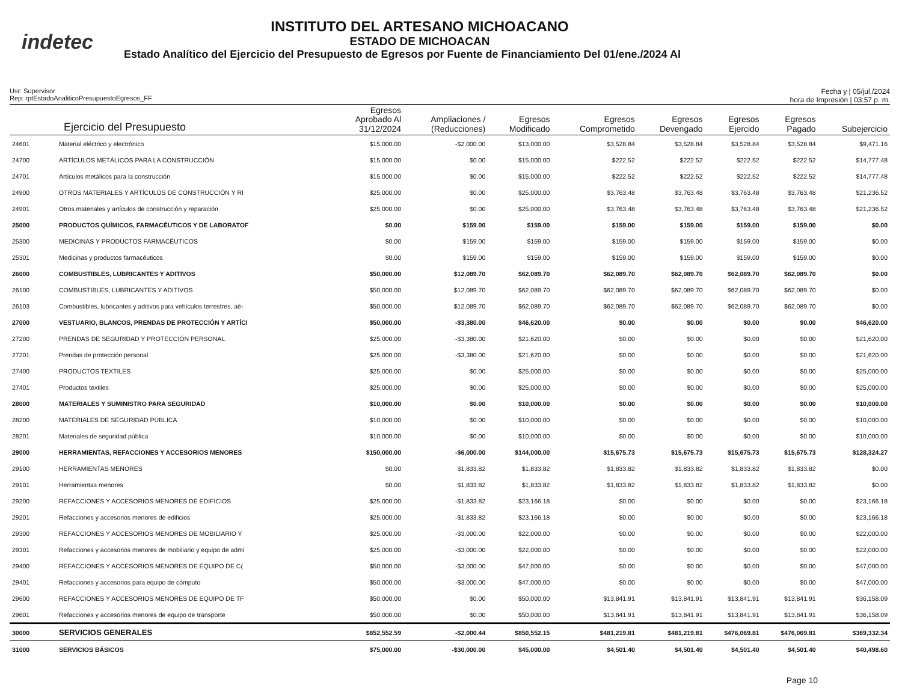indetec
INSTITUTO DEL ARTESANO MICHOACANO
ESTADO DE MICHOACAN
Estado Analítico del Ejercicio del Presupuesto de Egresos por Fuente de Financiamiento Del 01/ene./2024 Al
Usr: Supervisor
Rep: rptEstadoAnaliticoPresupuestoEgresos_FF
Fecha y | 05/jul./2024
hora de Impresión | 03:57 p. m.
| Ejercicio del Presupuesto | | Egresos Aprobado Al 31/12/2024 | Ampliaciones / (Reducciones) | Egresos Modificado | Egresos Comprometido | Egresos Devengado | Egresos Ejercido | Egresos Pagado | Subejercicio |
| --- | --- | --- | --- | --- | --- | --- | --- | --- | --- |
| 24601 | Material eléctrico y electrónico | $15,000.00 | -$2,000.00 | $13,000.00 | $3,528.84 | $3,528.84 | $3,528.84 | $3,528.84 | $9,471.16 |
| 24700 | ARTÍCULOS METÁLICOS PARA LA CONSTRUCCIÓN | $15,000.00 | $0.00 | $15,000.00 | $222.52 | $222.52 | $222.52 | $222.52 | $14,777.48 |
| 24701 | Artículos metálicos para la construcción | $15,000.00 | $0.00 | $15,000.00 | $222.52 | $222.52 | $222.52 | $222.52 | $14,777.48 |
| 24900 | OTROS MATERIALES Y ARTÍCULOS DE CONSTRUCCIÓN Y RI | $25,000.00 | $0.00 | $25,000.00 | $3,763.48 | $3,763.48 | $3,763.48 | $3,763.48 | $21,236.52 |
| 24901 | Otros materiales y artículos de construcción y reparación | $25,000.00 | $0.00 | $25,000.00 | $3,763.48 | $3,763.48 | $3,763.48 | $3,763.48 | $21,236.52 |
| 25000 | PRODUCTOS QUÍMICOS, FARMACÉUTICOS Y DE LABORATOF | $0.00 | $159.00 | $159.00 | $159.00 | $159.00 | $159.00 | $159.00 | $0.00 |
| 25300 | MEDICINAS Y PRODUCTOS FARMACÉUTICOS | $0.00 | $159.00 | $159.00 | $159.00 | $159.00 | $159.00 | $159.00 | $0.00 |
| 25301 | Medicinas y productos farmacéuticos | $0.00 | $159.00 | $159.00 | $159.00 | $159.00 | $159.00 | $159.00 | $0.00 |
| 26000 | COMBUSTIBLES, LUBRICANTES Y ADITIVOS | $50,000.00 | $12,089.70 | $62,089.70 | $62,089.70 | $62,089.70 | $62,089.70 | $62,089.70 | $0.00 |
| 26100 | COMBUSTIBLES, LUBRICANTES Y ADITIVOS | $50,000.00 | $12,089.70 | $62,089.70 | $62,089.70 | $62,089.70 | $62,089.70 | $62,089.70 | $0.00 |
| 26103 | Combustibles, lubricantes y aditivos para vehículos terrestres, aéı | $50,000.00 | $12,089.70 | $62,089.70 | $62,089.70 | $62,089.70 | $62,089.70 | $62,089.70 | $0.00 |
| 27000 | VESTUARIO, BLANCOS, PRENDAS DE PROTECCIÓN Y ARTÍCI | $50,000.00 | -$3,380.00 | $46,620.00 | $0.00 | $0.00 | $0.00 | $0.00 | $46,620.00 |
| 27200 | PRENDAS DE SEGURIDAD Y PROTECCIÓN PERSONAL | $25,000.00 | -$3,380.00 | $21,620.00 | $0.00 | $0.00 | $0.00 | $0.00 | $21,620.00 |
| 27201 | Prendas de protección personal | $25,000.00 | -$3,380.00 | $21,620.00 | $0.00 | $0.00 | $0.00 | $0.00 | $21,620.00 |
| 27400 | PRODUCTOS TEXTILES | $25,000.00 | $0.00 | $25,000.00 | $0.00 | $0.00 | $0.00 | $0.00 | $25,000.00 |
| 27401 | Productos textiles | $25,000.00 | $0.00 | $25,000.00 | $0.00 | $0.00 | $0.00 | $0.00 | $25,000.00 |
| 28000 | MATERIALES Y SUMINISTRO PARA SEGURIDAD | $10,000.00 | $0.00 | $10,000.00 | $0.00 | $0.00 | $0.00 | $0.00 | $10,000.00 |
| 28200 | MATERIALES DE SEGURIDAD PÚBLICA | $10,000.00 | $0.00 | $10,000.00 | $0.00 | $0.00 | $0.00 | $0.00 | $10,000.00 |
| 28201 | Materiales de seguridad pública | $10,000.00 | $0.00 | $10,000.00 | $0.00 | $0.00 | $0.00 | $0.00 | $10,000.00 |
| 29000 | HERRAMIENTAS, REFACCIONES Y ACCESORIOS MENORES | $150,000.00 | -$6,000.00 | $144,000.00 | $15,675.73 | $15,675.73 | $15,675.73 | $15,675.73 | $128,324.27 |
| 29100 | HERRAMIENTAS MENORES | $0.00 | $1,833.82 | $1,833.82 | $1,833.82 | $1,833.82 | $1,833.82 | $1,833.82 | $0.00 |
| 29101 | Herramientas menores | $0.00 | $1,833.82 | $1,833.82 | $1,833.82 | $1,833.82 | $1,833.82 | $1,833.82 | $0.00 |
| 29200 | REFACCIONES Y ACCESORIOS MENORES DE EDIFICIOS | $25,000.00 | -$1,833.82 | $23,166.18 | $0.00 | $0.00 | $0.00 | $0.00 | $23,166.18 |
| 29201 | Refacciones y accesorios menores de edificios | $25,000.00 | -$1,833.82 | $23,166.18 | $0.00 | $0.00 | $0.00 | $0.00 | $23,166.18 |
| 29300 | REFACCIONES Y ACCESORIOS MENORES DE MOBILIARIO Y | $25,000.00 | -$3,000.00 | $22,000.00 | $0.00 | $0.00 | $0.00 | $0.00 | $22,000.00 |
| 29301 | Refacciones y accesorios menores de mobiliario y equipo de admi | $25,000.00 | -$3,000.00 | $22,000.00 | $0.00 | $0.00 | $0.00 | $0.00 | $22,000.00 |
| 29400 | REFACCIONES Y ACCESORIOS MENORES DE EQUIPO DE C( | $50,000.00 | -$3,000.00 | $47,000.00 | $0.00 | $0.00 | $0.00 | $0.00 | $47,000.00 |
| 29401 | Refacciones y accesorios para equipo de cómputo | $50,000.00 | -$3,000.00 | $47,000.00 | $0.00 | $0.00 | $0.00 | $0.00 | $47,000.00 |
| 29600 | REFACCIONES Y ACCESORIOS MENORES DE EQUIPO DE TF | $50,000.00 | $0.00 | $50,000.00 | $13,841.91 | $13,841.91 | $13,841.91 | $13,841.91 | $36,158.09 |
| 29601 | Refacciones y accesorios menores de equipo de transporte | $50,000.00 | $0.00 | $50,000.00 | $13,841.91 | $13,841.91 | $13,841.91 | $13,841.91 | $36,158.09 |
| 30000 | SERVICIOS GENERALES | $852,552.59 | -$2,000.44 | $850,552.15 | $481,219.81 | $481,219.81 | $476,069.81 | $476,069.81 | $369,332.34 |
| 31000 | SERVICIOS BÁSICOS | $75,000.00 | -$30,000.00 | $45,000.00 | $4,501.40 | $4,501.40 | $4,501.40 | $4,501.40 | $40,498.60 |
Page 10